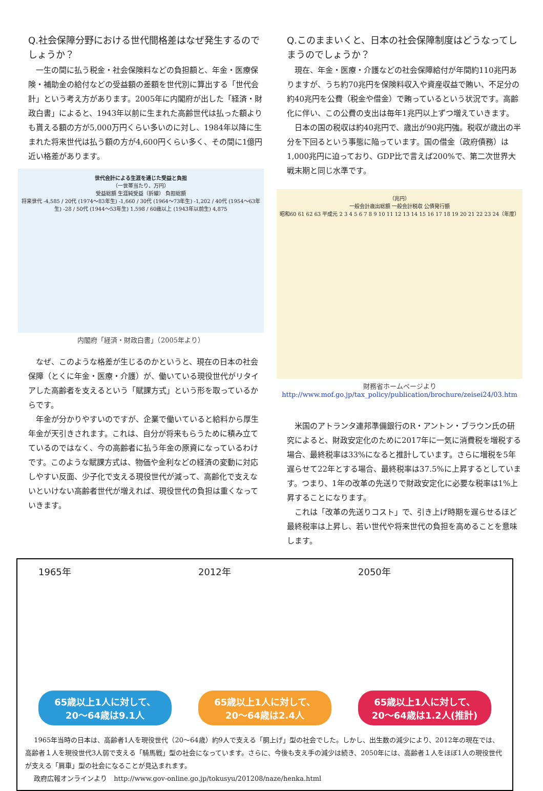Q.社会保障分野における世代間格差はなぜ発生するのでしょうか？
一生の間に払う税金・社会保険料などの負担額と、年金・医療保険・補助金の給付などの受益額の差額を世代別に算出する「世代会計」という考え方があります。2005年に内閣府が出した「経済・財政白書」によると、1943年以前に生まれた高齢世代は払った額よりも貰える額の方が5,000万円くらい多いのに対し、1984年以降に生まれた将来世代は払う額の方が4,600円くらい多く、その間に1億円近い格差があります。
世代会計による生涯を通じた受益と負担
（一世帯当たり、万円）
受益総額 生涯純受益（折線） 負担総額
将来世代 -4,585 / 20代 (1974～83年生) -1,660 / 30代 (1964～73年生) -1,202 / 40代 (1954～63年生) -28 / 50代 (1944～53年生) 1,598 / 60歳以上 (1943年以前生) 4,875
内閣府「経済・財政白書」（2005年より）
なぜ、このような格差が生じるのかというと、現在の日本の社会保障（とくに年金・医療・介護）が、働いている現役世代がリタイアした高齢者を支えるという「賦課方式」という形を取っているからです。
年金が分かりやすいのですが、企業で働いていると給料から厚生年金が天引きされます。これは、自分が将来もらうために積み立てているのではなく、今の高齢者に払う年金の原資になっているわけです。このような賦課方式は、物価や金利などの経済の変動に対応しやすい反面、少子化で支える現役世代が減って、高齢化で支えないといけない高齢者世代が増えれば、現役世代の負担は重くなっていきます。
Q.このままいくと、日本の社会保障制度はどうなってしまうのでしょうか？
現在、年金・医療・介護などの社会保障給付が年間約110兆円ありますが、うち約70兆円を保険料収入や資産収益で賄い、不足分の約40兆円を公費（税金や借金）で賄っているという状況です。高齢化に伴い、この公費の支出は毎年1兆円以上ずつ増えていきます。
日本の国の税収は約40兆円で、歳出が90兆円強。税収が歳出の半分を下回るという事態に陥っています。国の借金（政府債務）は1,000兆円に迫っており、GDP比で言えば200%で、第二次世界大戦末期と同じ水準です。
（兆円）
一般会計歳出総額 一般会計税収 公債発行額
昭和60 61 62 63 平成元 2 3 4 5 6 7 8 9 10 11 12 13 14 15 16 17 18 19 20 21 22 23 24（年度）
財務省ホームページより
http://www.mof.go.jp/tax_policy/publication/brochure/zeisei24/03.htm
米国のアトランタ連邦準備銀行のR・アントン・ブラウン氏の研究によると、財政安定化のために2017年に一気に消費税を増税する場合、最終税率は33%になると推計しています。さらに増税を5年遅らせて22年とする場合、最終税率は37.5%に上昇するとしています。つまり、1年の改革の先送りで財政安定化に必要な税率は1%上昇することになります。
これは「改革の先送りコスト」で、引き上げ時期を遅らせるほど最終税率は上昇し、若い世代や将来世代の負担を高めることを意味します。
1965年
65歳以上1人に対して、
20～64歳は9.1人
2012年
65歳以上1人に対して、
20～64歳は2.4人
2050年
65歳以上1人に対して、
20～64歳は1.2人(推計)
1965年当時の日本は、高齢者1人を現役世代（20～64歳）約9人で支える「胴上げ」型の社会でした。しかし、出生数の減少により、2012年の現在では、高齢者１人を現役世代3人弱で支える「騎馬戦」型の社会になっています。さらに、今後も支え手の減少は続き、2050年には、高齢者１人をほぼ1人の現役世代が支える「肩車」型の社会になることが見込まれます。
政府広報オンラインより　http://www.gov-online.go.jp/tokusyu/201208/naze/henka.html